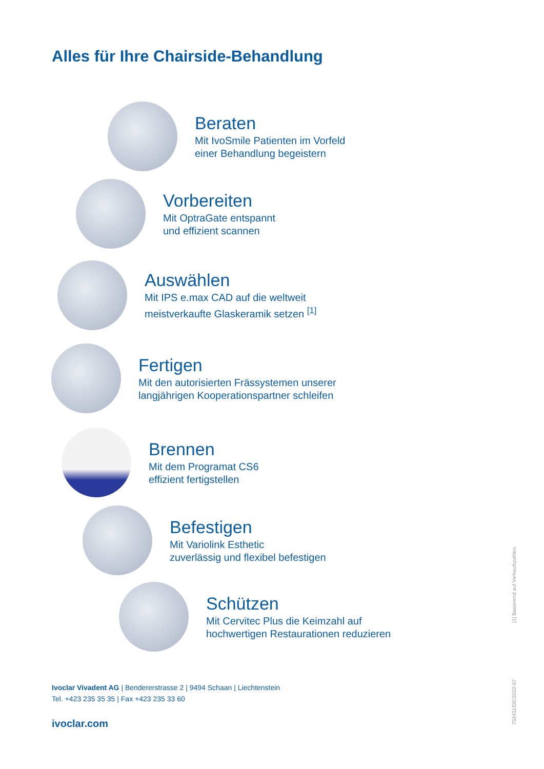Alles für Ihre Chairside-Behandlung
Beraten
Mit IvoSmile Patienten im Vorfeld
einer Behandlung begeistern
Vorbereiten
Mit OptraGate entspannt
und effizient scannen
Auswählen
Mit IPS e.max CAD auf die weltweit
meistverkaufte Glaskeramik setzen <sup>[1]</sup>
Fertigen
Mit den autorisierten Frässystemen unserer
langjährigen Kooperationspartner schleifen
Brennen
Mit dem Programat CS6
effizient fertigstellen
Befestigen
Mit Variolink Esthetic
zuverlässig und flexibel befestigen
Schützen
Mit Cervitec Plus die Keimzahl auf
hochwertigen Restaurationen reduzieren
[1] Basierend auf Verkaufszahlen.
753411/DE/2022-07
Ivoclar Vivadent AG | Bendererstrasse 2 | 9494 Schaan | Liechtenstein
Tel. +423 235 35 35 | Fax +423 235 33 60
ivoclar.com